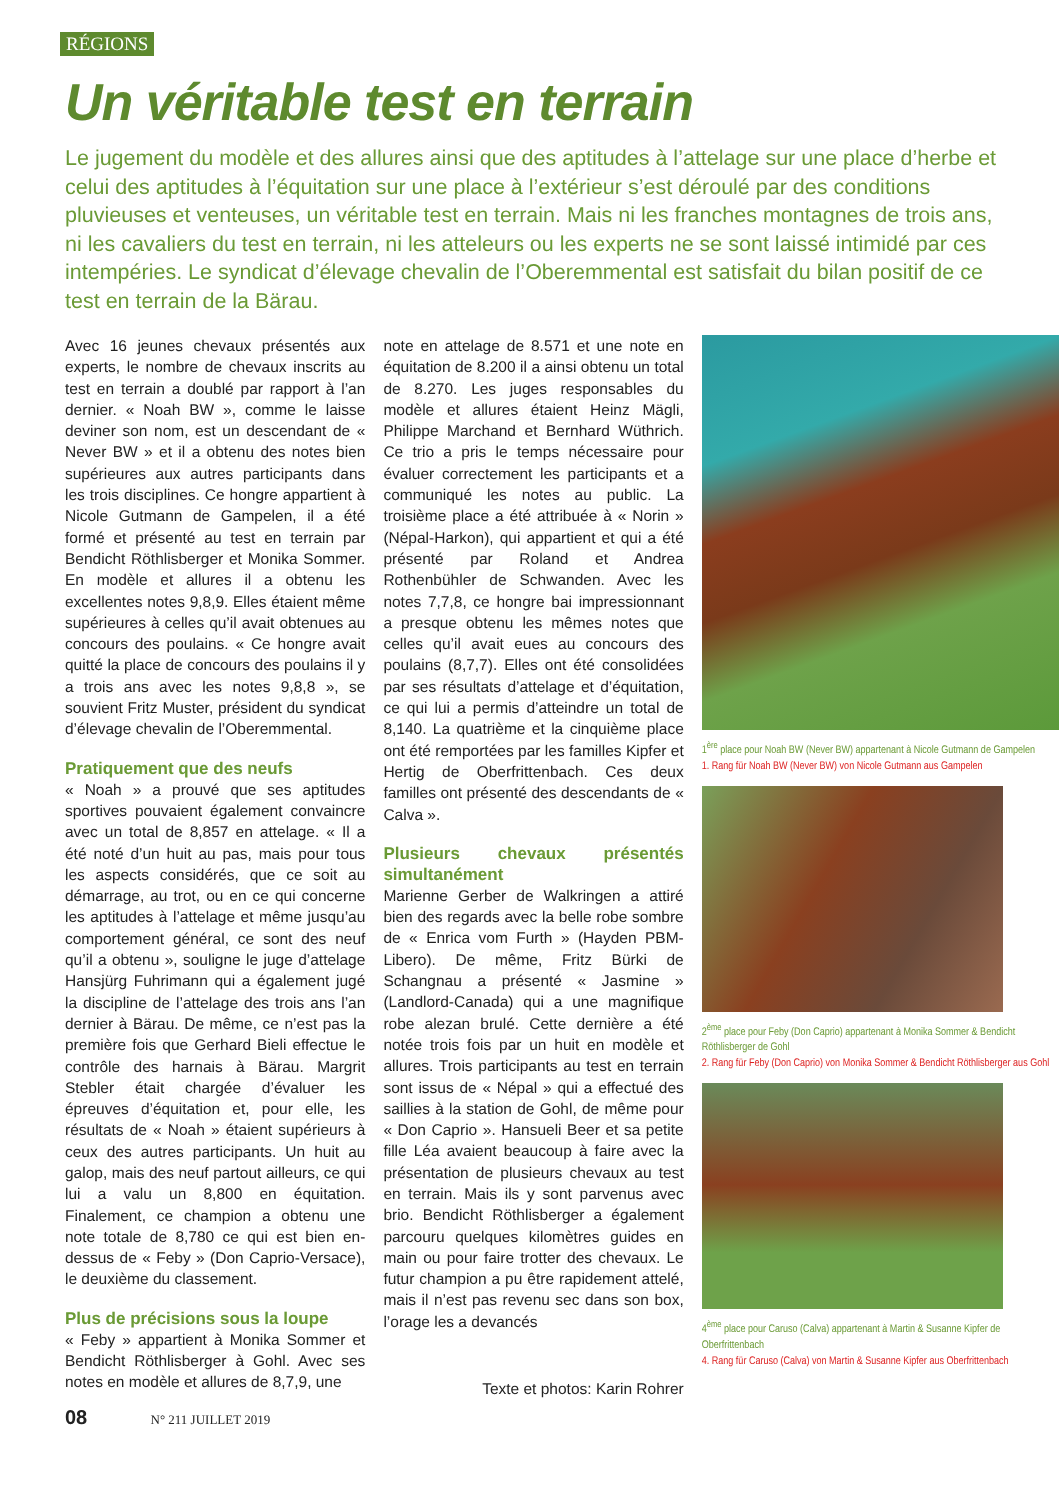RÉGIONS
Un véritable test en terrain
Le jugement du modèle et des allures ainsi que des aptitudes à l’attelage sur une place d’herbe et celui des aptitudes à l’équitation sur une place à l’extérieur s’est déroulé par des conditions pluvieuses et venteuses, un véritable test en terrain. Mais ni les franches montagnes de trois ans, ni les cavaliers du test en terrain, ni les atteleurs ou les experts ne se sont laissé intimidé par ces intempéries. Le syndicat d’élevage chevalin de l’Oberemmental est satisfait du bilan positif de ce test en terrain de la Bärau.
Avec 16 jeunes chevaux présentés aux experts, le nombre de chevaux inscrits au test en terrain a doublé par rapport à l’an dernier. « Noah BW », comme le laisse deviner son nom, est un descendant de « Never BW » et il a obtenu des notes bien supérieures aux autres participants dans les trois disciplines. Ce hongre appartient à Nicole Gutmann de Gampelen, il a été formé et présenté au test en terrain par Bendicht Röthlisberger et Monika Sommer. En modèle et allures il a obtenu les excellentes notes 9,8,9. Elles étaient même supérieures à celles qu’il avait obtenues au concours des poulains. « Ce hongre avait quitté la place de concours des poulains il y a trois ans avec les notes 9,8,8 », se souvient Fritz Muster, président du syndicat d’élevage chevalin de l’Oberemmental.
Pratiquement que des neufs
« Noah » a prouvé que ses aptitudes sportives pouvaient également convaincre avec un total de 8,857 en attelage. « Il a été noté d’un huit au pas, mais pour tous les aspects considérés, que ce soit au démarrage, au trot, ou en ce qui concerne les aptitudes à l’attelage et même jusqu’au comportement général, ce sont des neuf qu’il a obtenu », souligne le juge d’attelage Hansjürg Fuhrimann qui a également jugé la discipline de l’attelage des trois ans l’an dernier à Bärau. De même, ce n’est pas la première fois que Gerhard Bieli effectue le contrôle des harnais à Bärau. Margrit Stebler était chargée d’évaluer les épreuves d’équitation et, pour elle, les résultats de « Noah » étaient supérieurs à ceux des autres participants. Un huit au galop, mais des neuf partout ailleurs, ce qui lui a valu un 8,800 en équitation. Finalement, ce champion a obtenu une note totale de 8,780 ce qui est bien en-dessus de « Feby » (Don Caprio-Versace), le deuxième du classement.
Plus de précisions sous la loupe
« Feby » appartient à Monika Sommer et Bendicht Röthlisberger à Gohl. Avec ses notes en modèle et allures de 8,7,9, une
note en attelage de 8.571 et une note en équitation de 8.200 il a ainsi obtenu un total de 8.270. Les juges responsables du modèle et allures étaient Heinz Mägli, Philippe Marchand et Bernhard Wüthrich. Ce trio a pris le temps nécessaire pour évaluer correctement les participants et a communiqué les notes au public. La troisième place a été attribuée à « Norin » (Népal-Harkon), qui appartient et qui a été présenté par Roland et Andrea Rothenbühler de Schwanden. Avec les notes 7,7,8, ce hongre bai impressionnant a presque obtenu les mêmes notes que celles qu’il avait eues au concours des poulains (8,7,7). Elles ont été consolidées par ses résultats d’attelage et d’équitation, ce qui lui a permis d’atteindre un total de 8,140. La quatrième et la cinquième place ont été remportées par les familles Kipfer et Hertig de Oberfrittenbach. Ces deux familles ont présenté des descendants de « Calva ».
Plusieurs chevaux présentés simultanément
Marienne Gerber de Walkringen a attiré bien des regards avec la belle robe sombre de « Enrica vom Furth » (Hayden PBM-Libero). De même, Fritz Bürki de Schangnau a présenté « Jasmine » (Landlord-Canada) qui a une magnifique robe alezan brulé. Cette dernière a été notée trois fois par un huit en modèle et allures. Trois participants au test en terrain sont issus de « Népal » qui a effectué des saillies à la station de Gohl, de même pour « Don Caprio ». Hansueli Beer et sa petite fille Léa avaient beaucoup à faire avec la présentation de plusieurs chevaux au test en terrain. Mais ils y sont parvenus avec brio. Bendicht Röthlisberger a également parcouru quelques kilomètres guides en main ou pour faire trotter des chevaux. Le futur champion a pu être rapidement attelé, mais il n’est pas revenu sec dans son box, l’orage les a devancés
Texte et photos: Karin Rohrer
1<sup>ère</sup> place pour Noah BW (Never BW) appartenant à Nicole Gutmann de Gampelen
1. Rang für Noah BW (Never BW) von Nicole Gutmann aus Gampelen
2<sup>ème</sup> place pour Feby (Don Caprio) appartenant à Monika Sommer & Bendicht Röthlisberger de Gohl
2. Rang für Feby (Don Caprio) von Monika Sommer & Bendicht Röthlisberger aus Gohl
4<sup>ème</sup> place pour Caruso (Calva) appartenant à Martin & Susanne Kipfer de Oberfrittenbach
4. Rang für Caruso (Calva) von Martin & Susanne Kipfer aus Oberfrittenbach
08 N° 211 JUILLET 2019